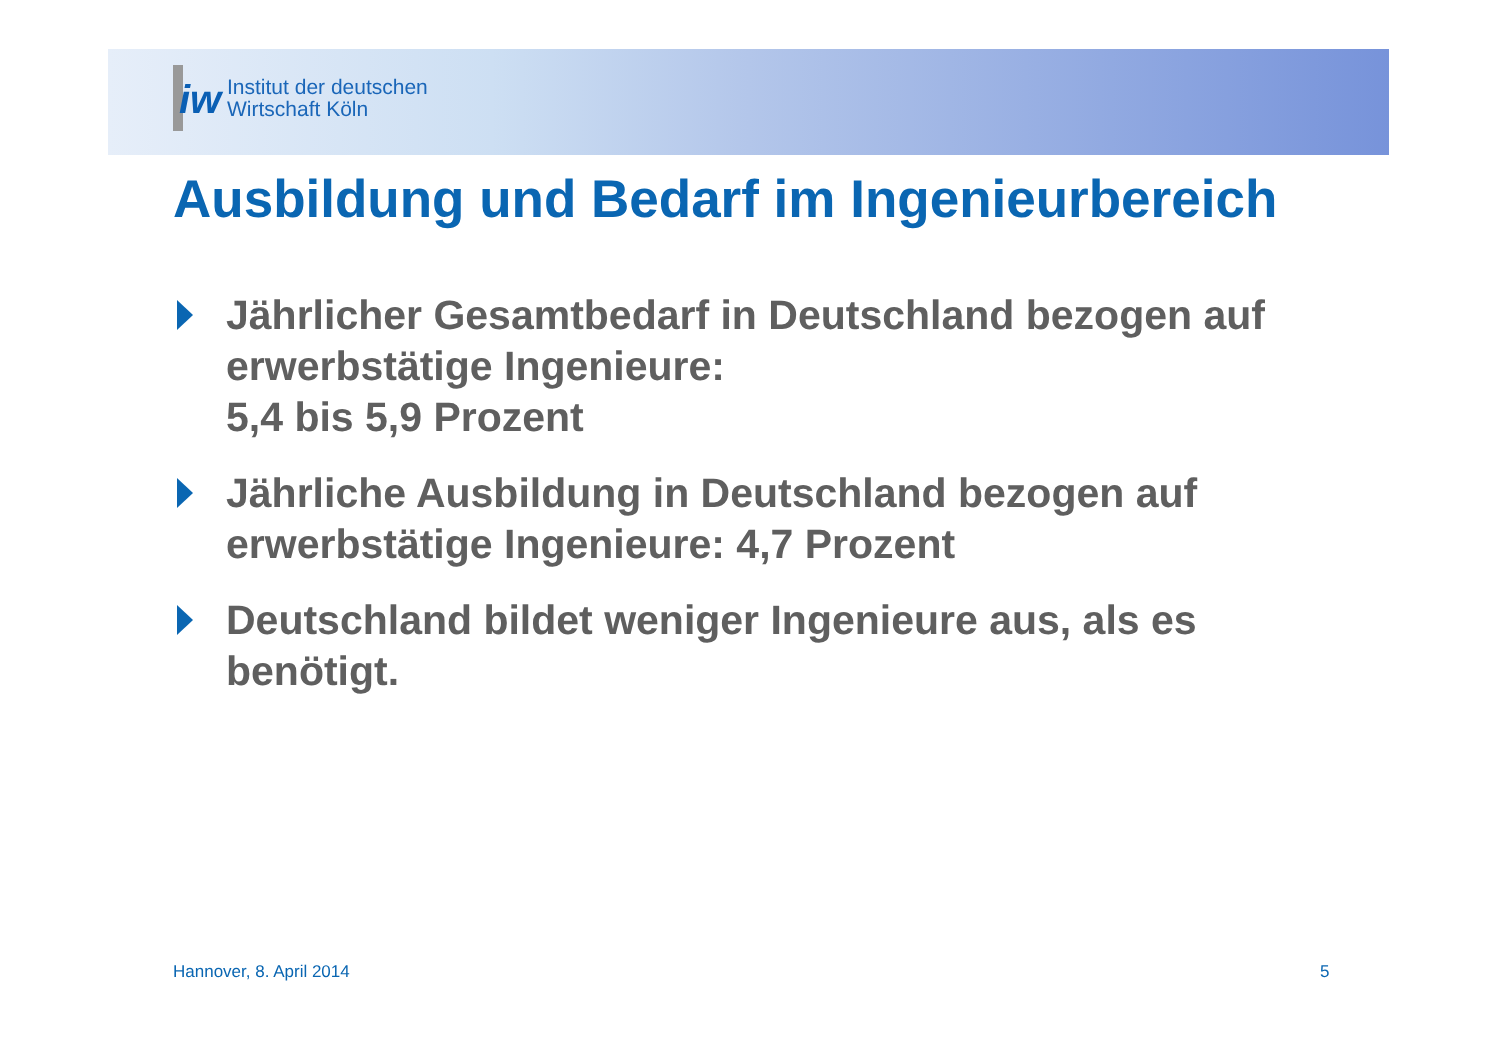iw
Institut der deutschen
Wirtschaft Köln
Ausbildung und Bedarf im Ingenieurbereich
Jährlicher Gesamtbedarf in Deutschland bezogen auf erwerbstätige Ingenieure:
5,4 bis 5,9 Prozent
Jährliche Ausbildung in Deutschland bezogen auf erwerbstätige Ingenieure: 4,7 Prozent
Deutschland bildet weniger Ingenieure aus, als es benötigt.
Hannover, 8. April 2014 5